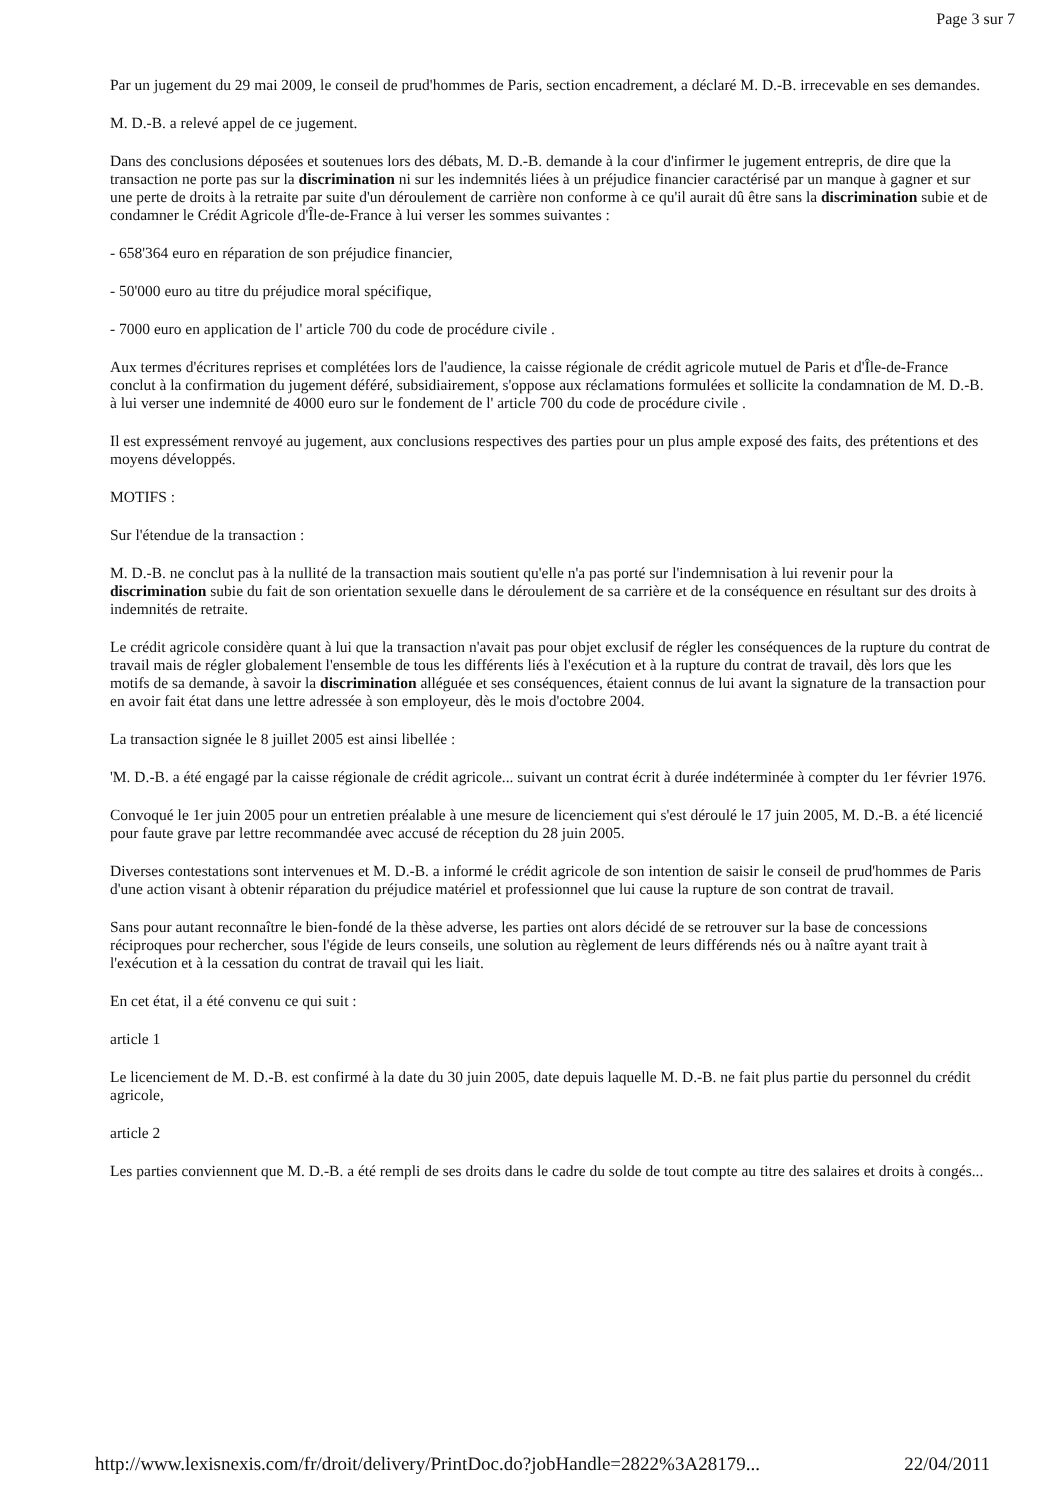Page 3 sur 7
Par un jugement du 29 mai 2009, le conseil de prud'hommes de Paris, section encadrement, a déclaré M. D.-B. irrecevable en ses demandes.
M. D.-B. a relevé appel de ce jugement.
Dans des conclusions déposées et soutenues lors des débats, M. D.-B. demande à la cour d'infirmer le jugement entrepris, de dire que la transaction ne porte pas sur la discrimination ni sur les indemnités liées à un préjudice financier caractérisé par un manque à gagner et sur une perte de droits à la retraite par suite d'un déroulement de carrière non conforme à ce qu'il aurait dû être sans la discrimination subie et de condamner le Crédit Agricole d'Île-de-France à lui verser les sommes suivantes :
- 658'364 euro en réparation de son préjudice financier,
- 50'000 euro au titre du préjudice moral spécifique,
- 7000 euro en application de l' article 700 du code de procédure civile .
Aux termes d'écritures reprises et complétées lors de l'audience, la caisse régionale de crédit agricole mutuel de Paris et d'Île-de-France conclut à la confirmation du jugement déféré, subsidiairement, s'oppose aux réclamations formulées et sollicite la condamnation de M. D.-B. à lui verser une indemnité de 4000 euro sur le fondement de l' article 700 du code de procédure civile .
Il est expressément renvoyé au jugement, aux conclusions respectives des parties pour un plus ample exposé des faits, des prétentions et des moyens développés.
MOTIFS :
Sur l'étendue de la transaction :
M. D.-B. ne conclut pas à la nullité de la transaction mais soutient qu'elle n'a pas porté sur l'indemnisation à lui revenir pour la discrimination subie du fait de son orientation sexuelle dans le déroulement de sa carrière et de la conséquence en résultant sur des droits à indemnités de retraite.
Le crédit agricole considère quant à lui que la transaction n'avait pas pour objet exclusif de régler les conséquences de la rupture du contrat de travail mais de régler globalement l'ensemble de tous les différents liés à l'exécution et à la rupture du contrat de travail, dès lors que les motifs de sa demande, à savoir la discrimination alléguée et ses conséquences, étaient connus de lui avant la signature de la transaction pour en avoir fait état dans une lettre adressée à son employeur, dès le mois d'octobre 2004.
La transaction signée le 8 juillet 2005 est ainsi libellée :
'M. D.-B. a été engagé par la caisse régionale de crédit agricole... suivant un contrat écrit à durée indéterminée à compter du 1er février 1976.
Convoqué le 1er juin 2005 pour un entretien préalable à une mesure de licenciement qui s'est déroulé le 17 juin 2005, M. D.-B. a été licencié pour faute grave par lettre recommandée avec accusé de réception du 28 juin 2005.
Diverses contestations sont intervenues et M. D.-B. a informé le crédit agricole de son intention de saisir le conseil de prud'hommes de Paris d'une action visant à obtenir réparation du préjudice matériel et professionnel que lui cause la rupture de son contrat de travail.
Sans pour autant reconnaître le bien-fondé de la thèse adverse, les parties ont alors décidé de se retrouver sur la base de concessions réciproques pour rechercher, sous l'égide de leurs conseils, une solution au règlement de leurs différends nés ou à naître ayant trait à l'exécution et à la cessation du contrat de travail qui les liait.
En cet état, il a été convenu ce qui suit :
article 1
Le licenciement de M. D.-B. est confirmé à la date du 30 juin 2005, date depuis laquelle M. D.-B. ne fait plus partie du personnel du crédit agricole,
article 2
Les parties conviennent que M. D.-B. a été rempli de ses droits dans le cadre du solde de tout compte au titre des salaires et droits à congés...
http://www.lexisnexis.com/fr/droit/delivery/PrintDoc.do?jobHandle=2822%3A28179... 22/04/2011